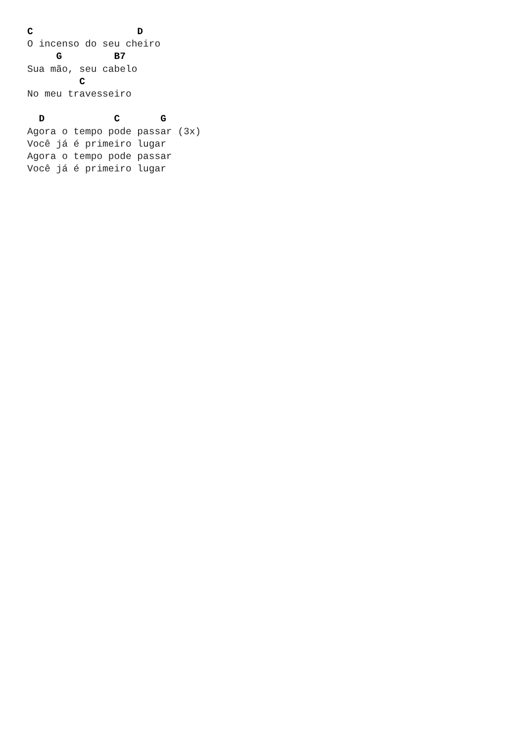C                  D
O incenso do seu cheiro
     G         B7
Sua mão, seu cabelo
         C
No meu travesseiro

  D            C       G
Agora o tempo pode passar (3x)
Você já é primeiro lugar
Agora o tempo pode passar
Você já é primeiro lugar